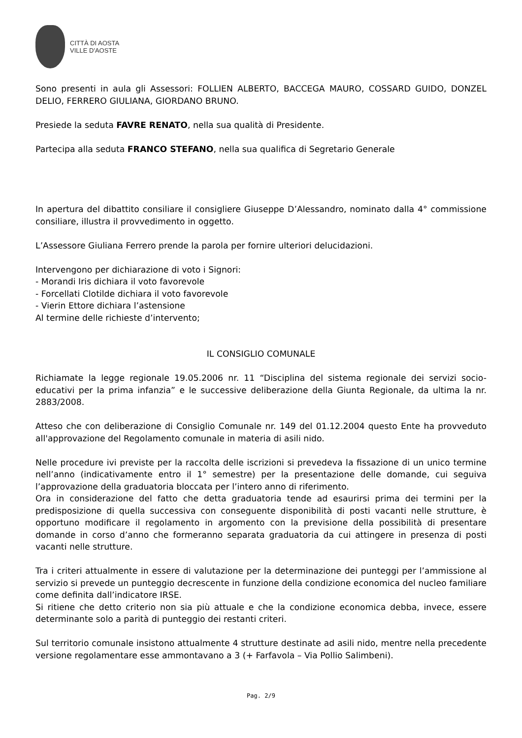CITTÀ DI AOSTA
VILLE D'AOSTE
Sono presenti in aula gli Assessori: FOLLIEN ALBERTO, BACCEGA MAURO, COSSARD GUIDO, DONZEL DELIO, FERRERO GIULIANA, GIORDANO BRUNO.
Presiede la seduta FAVRE RENATO, nella sua qualità di Presidente.
Partecipa alla seduta FRANCO STEFANO, nella sua qualifica di Segretario Generale
In apertura del dibattito consiliare il consigliere Giuseppe D’Alessandro, nominato dalla 4° commissione consiliare, illustra il provvedimento in oggetto.
L’Assessore Giuliana Ferrero prende la parola per fornire ulteriori delucidazioni.
Intervengono per dichiarazione di voto i Signori:
- Morandi Iris dichiara il voto favorevole
- Forcellati Clotilde dichiara il voto favorevole
- Vierin Ettore dichiara l’astensione
Al termine delle richieste d’intervento;
IL CONSIGLIO COMUNALE
Richiamate la legge regionale 19.05.2006 nr. 11 “Disciplina del sistema regionale dei servizi socio-educativi per la prima infanzia” e le successive deliberazione della Giunta Regionale, da ultima la nr. 2883/2008.
Atteso che con deliberazione di Consiglio Comunale nr. 149 del 01.12.2004 questo Ente ha provveduto all'approvazione del Regolamento comunale in materia di asili nido.
Nelle procedure ivi previste per la raccolta delle iscrizioni si prevedeva la fissazione di un unico termine nell’anno (indicativamente entro il 1° semestre) per la presentazione delle domande, cui seguiva l’approvazione della graduatoria bloccata per l’intero anno di riferimento.
Ora in considerazione del fatto che detta graduatoria tende ad esaurirsi prima dei termini per la predisposizione di quella successiva con conseguente disponibilità di posti vacanti nelle strutture, è opportuno modificare il regolamento in argomento con la previsione della possibilità di presentare domande in corso d’anno che formeranno separata graduatoria da cui attingere in presenza di posti vacanti nelle strutture.
Tra i criteri attualmente in essere di valutazione per la determinazione dei punteggi per l’ammissione al servizio si prevede un punteggio decrescente in funzione della condizione economica del nucleo familiare come definita dall’indicatore IRSE.
Si ritiene che detto criterio non sia più attuale e che la condizione economica debba, invece, essere determinante solo a parità di punteggio dei restanti criteri.
Sul territorio comunale insistono attualmente 4 strutture destinate ad asili nido, mentre nella precedente versione regolamentare esse ammontavano a 3 (+ Farfavola – Via Pollio Salimbeni).
Pag. 2/9